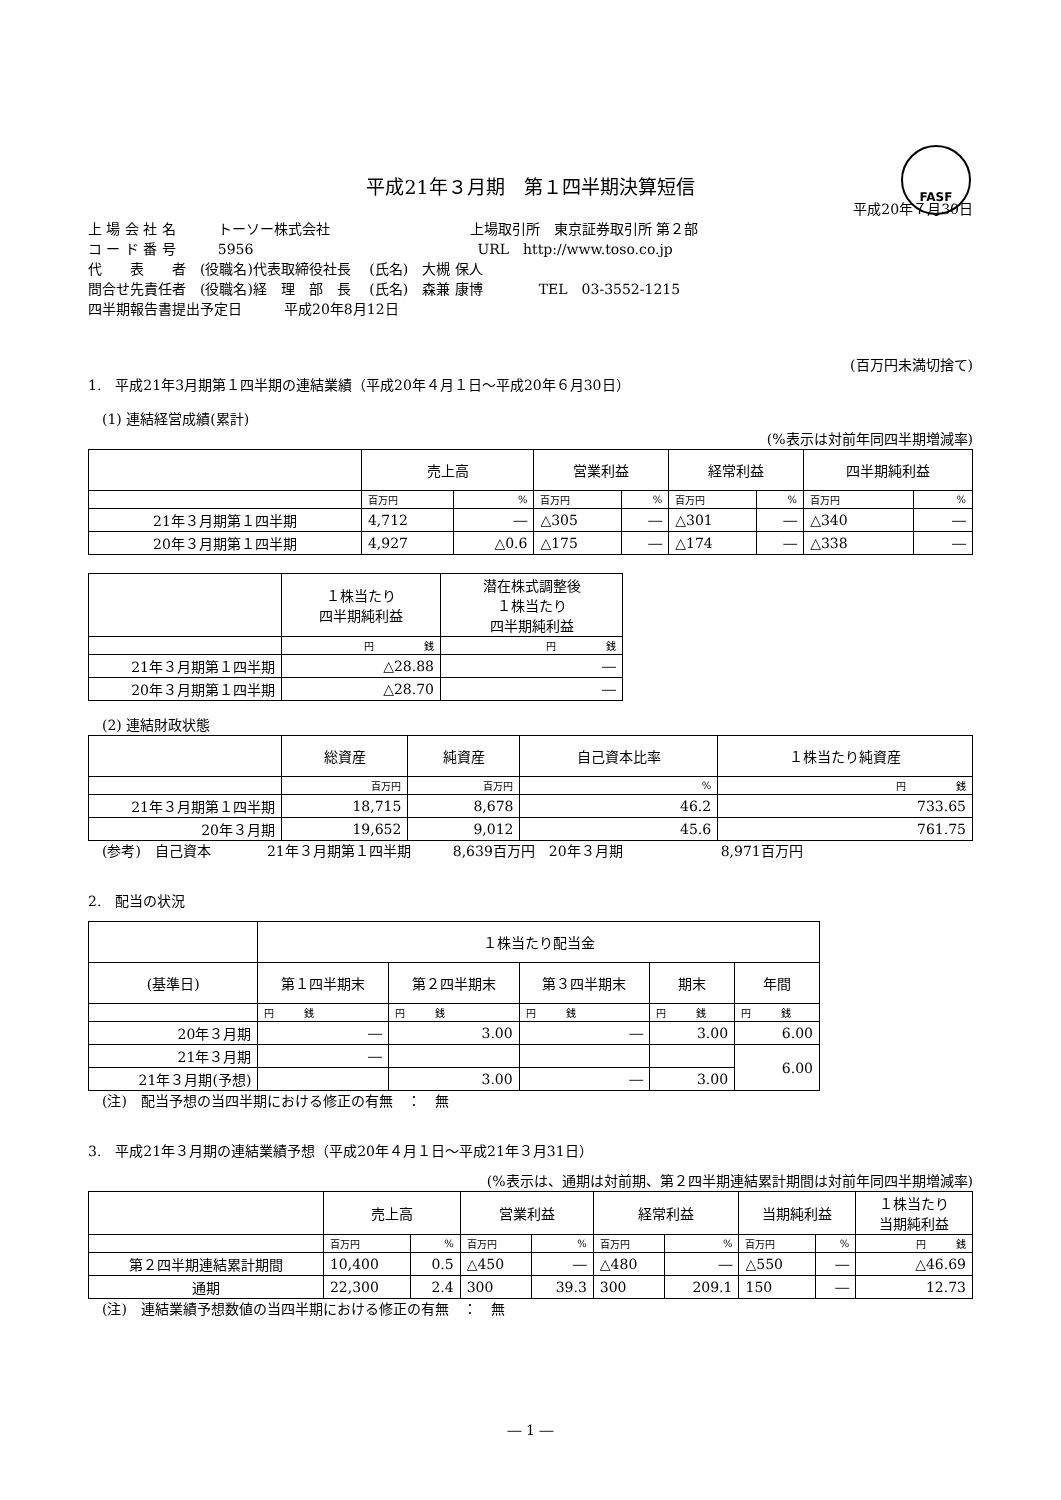FASF
平成21年３月期　第１四半期決算短信
平成20年７月30日
上 場 会 社 名　　　トーソー株式会社　　　　　　　　　　上場取引所　東京証券取引所 第２部
コ ー ド 番 号　　　5956　　　　　　　　　　　　　　　　URL　http://www.toso.co.jp
代　　表　　者　(役職名)代表取締役社長　 (氏名)　大槻 保人
問合せ先責任者　(役職名)経　理　部　長　 (氏名)　森兼 康博　　　　TEL　03-3552-1215
四半期報告書提出予定日　　　平成20年8月12日
(百万円未満切捨て)
1.　平成21年3月期第１四半期の連結業績（平成20年４月１日～平成20年６月30日）
　(1) 連結経営成績(累計)
(%表示は対前年同四半期増減率)
| | 売上高 | | 営業利益 | | 経常利益 | | 四半期純利益 | |
| --- | --- | --- | --- | --- | --- | --- | --- | --- |
| | 百万円 | % | 百万円 | % | 百万円 | % | 百万円 | % |
| 21年３月期第１四半期 | 4,712 | ― | △305 | ― | △301 | ― | △340 | ― |
| 20年３月期第１四半期 | 4,927 | △0.6 | △175 | ― | △174 | ― | △338 | ― |
| | １株当たり 四半期純利益 | 潜在株式調整後 １株当たり 四半期純利益 |
| --- | --- | --- |
| | 円 銭 | 円 銭 |
| 21年３月期第１四半期 | △28.88 | ― |
| 20年３月期第１四半期 | △28.70 | ― |
　(2) 連結財政状態
| | 総資産 | 純資産 | 自己資本比率 | １株当たり純資産 |
| --- | --- | --- | --- | --- |
| | 百万円 | 百万円 | % | 円 銭 |
| 21年３月期第１四半期 | 18,715 | 8,678 | 46.2 | 733.65 |
| 20年３月期 | 19,652 | 9,012 | 45.6 | 761.75 |
　(参考)　自己資本　　　　21年３月期第１四半期　　　8,639百万円　20年３月期　　　　　　　8,971百万円
2.　配当の状況
| | １株当たり配当金 | | | | |
| --- | --- | --- | --- | --- | --- |
| (基準日) | 第１四半期末 | 第２四半期末 | 第３四半期末 | 期末 | 年間 |
| | 円 銭 | 円 銭 | 円 銭 | 円 銭 | 円 銭 |
| 20年３月期 | ― | 3.00 | ― | 3.00 | 6.00 |
| 21年３月期 | ― | | | | 6.00 |
| 21年３月期(予想) | | 3.00 | ― | 3.00 | |
　(注)　配当予想の当四半期における修正の有無　：　無
3.　平成21年３月期の連結業績予想（平成20年４月１日～平成21年３月31日）
(%表示は、通期は対前期、第２四半期連結累計期間は対前年同四半期増減率)
| | 売上高 | | 営業利益 | | 経常利益 | | 当期純利益 | | １株当たり 当期純利益 |
| --- | --- | --- | --- | --- | --- | --- | --- | --- | --- |
| | 百万円 | % | 百万円 | % | 百万円 | % | 百万円 | % | 円 銭 |
| 第２四半期連結累計期間 | 10,400 | 0.5 | △450 | ― | △480 | ― | △550 | ― | △46.69 |
| 通期 | 22,300 | 2.4 | 300 | 39.3 | 300 | 209.1 | 150 | ― | 12.73 |
　(注)　連結業績予想数値の当四半期における修正の有無　：　無
― 1 ―